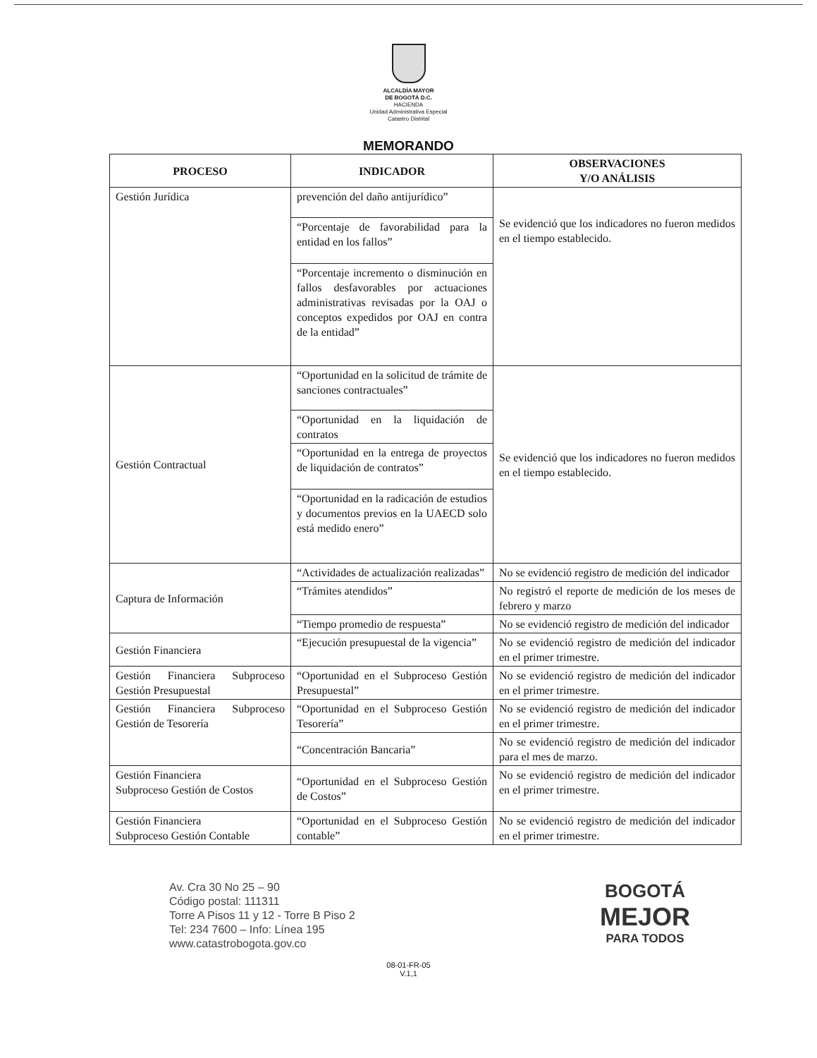ALCALDÍA MAYOR
DE BOGOTÁ D.C.
HACIENDA
Unidad Administrativa Especial
Catastro Distrital
MEMORANDO
| PROCESO | INDICADOR | OBSERVACIONES Y/O ANÁLISIS |
| --- | --- | --- |
| Gestión Jurídica | prevención del daño antijurídico” | Se evidenció que los indicadores no fueron medidos en el tiempo establecido. |
| | “Porcentaje de favorabilidad para la entidad en los fallos” | |
| | “Porcentaje incremento o disminución en fallos desfavorables por actuaciones administrativas revisadas por la OAJ o conceptos expedidos por OAJ en contra de la entidad” | |
| Gestión Contractual | “Oportunidad en la solicitud de trámite de sanciones contractuales” | Se evidenció que los indicadores no fueron medidos en el tiempo establecido. |
| | “Oportunidad en la liquidación de contratos | |
| | “Oportunidad en la entrega de proyectos de liquidación de contratos” | |
| | “Oportunidad en la radicación de estudios y documentos previos en la UAECD solo está medido enero” | |
| Captura de Información | “Actividades de actualización realizadas” | No se evidenció registro de medición del indicador |
| | “Trámites atendidos” | No registró el reporte de medición de los meses de febrero y marzo |
| | “Tiempo promedio de respuesta” | No se evidenció registro de medición del indicador |
| Gestión Financiera | “Ejecución presupuestal de la vigencia” | No se evidenció registro de medición del indicador en el primer trimestre. |
| Gestión Financiera Subproceso Gestión Presupuestal | “Oportunidad en el Subproceso Gestión Presupuestal” | No se evidenció registro de medición del indicador en el primer trimestre. |
| Gestión Financiera Subproceso Gestión de Tesorería | “Oportunidad en el Subproceso Gestión Tesorería” | No se evidenció registro de medición del indicador en el primer trimestre. |
| | “Concentración Bancaria” | No se evidenció registro de medición del indicador para el mes de marzo. |
| Gestión Financiera Subproceso Gestión de Costos | “Oportunidad en el Subproceso Gestión de Costos” | No se evidenció registro de medición del indicador en el primer trimestre. |
| Gestión Financiera Subproceso Gestión Contable | “Oportunidad en el Subproceso Gestión contable” | No se evidenció registro de medición del indicador en el primer trimestre. |
Av. Cra 30 No 25 – 90
Código postal: 111311
Torre A Pisos 11 y 12 - Torre B Piso 2
Tel: 234 7600 – Info: Línea 195
www.catastrobogota.gov.co
BOGOTÁ
MEJOR
PARA TODOS
08-01-FR-05
V.1,1